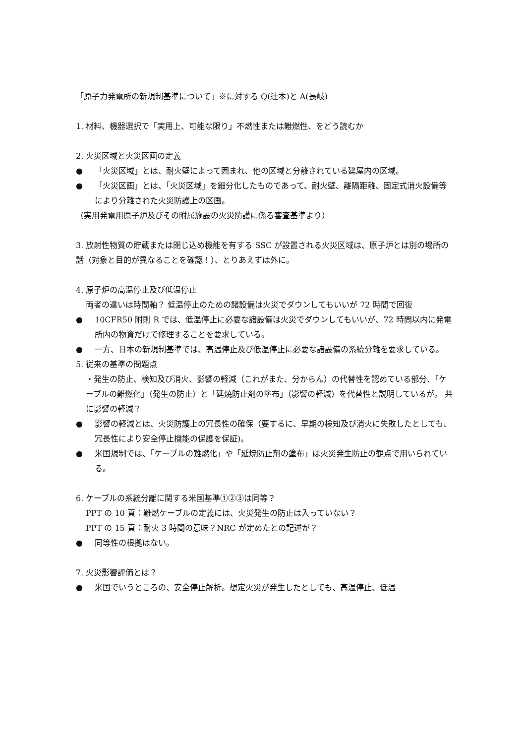「原子力発電所の新規制基準について」※に対する Q(辻本)と A(長岐)
1. 材料、機器選択で「実用上、可能な限り」不燃性または難燃性、をどう読むか
2. 火災区域と火災区画の定義
● 「火災区域」とは、耐火壁によって囲まれ、他の区域と分離されている建屋内の区域。
● 「火災区画」とは、「火災区域」を細分化したものであって、耐火壁、離隔距離、固定式消火設備等により分離された火災防護上の区画。
（実用発電用原子炉及びその附属施設の火災防護に係る審査基準より）
3. 放射性物質の貯蔵または閉じ込め機能を有する SSC が設置される火災区域は、原子炉とは別の場所の話（対象と目的が異なることを確認！）、とりあえずは外に。
4. 原子炉の高温停止及び低温停止
両者の違いは時間軸？ 低温停止のための諸設備は火災でダウンしてもいいが 72 時間で回復
● 10CFR50 附則 R では、低温停止に必要な諸設備は火災でダウンしてもいいが、72 時間以内に発電所内の物資だけで修理することを要求している。
● 一方、日本の新規制基準では、高温停止及び低温停止に必要な諸設備の系統分離を要求している。
5. 従来の基準の問題点
・発生の防止、検知及び消火、影響の軽減（これがまた、分からん）の代替性を認めている部分、「ケーブルの難燃化」（発生の防止）と「延焼防止剤の塗布」（影響の軽減）を代替性と説明しているが。 共に影響の軽減？
● 影響の軽減とは、火災防護上の冗長性の確保（要するに、早期の検知及び消火に失敗したとしても、冗長性により安全停止機能の保護を保証)。
● 米国規制では、「ケーブルの難燃化」や「延焼防止剤の塗布」は火災発生防止の観点で用いられている。
6. ケーブルの系統分離に関する米国基準①②③は同等？
PPT の 10 頁：難燃ケーブルの定義には、火災発生の防止は入っていない？
PPT の 15 頁：耐火 3 時間の意味？NRC が定めたとの記述が？
● 同等性の根拠はない。
7. 火災影響評価とは？
● 米国でいうところの、安全停止解析。想定火災が発生したとしても、高温停止、低温